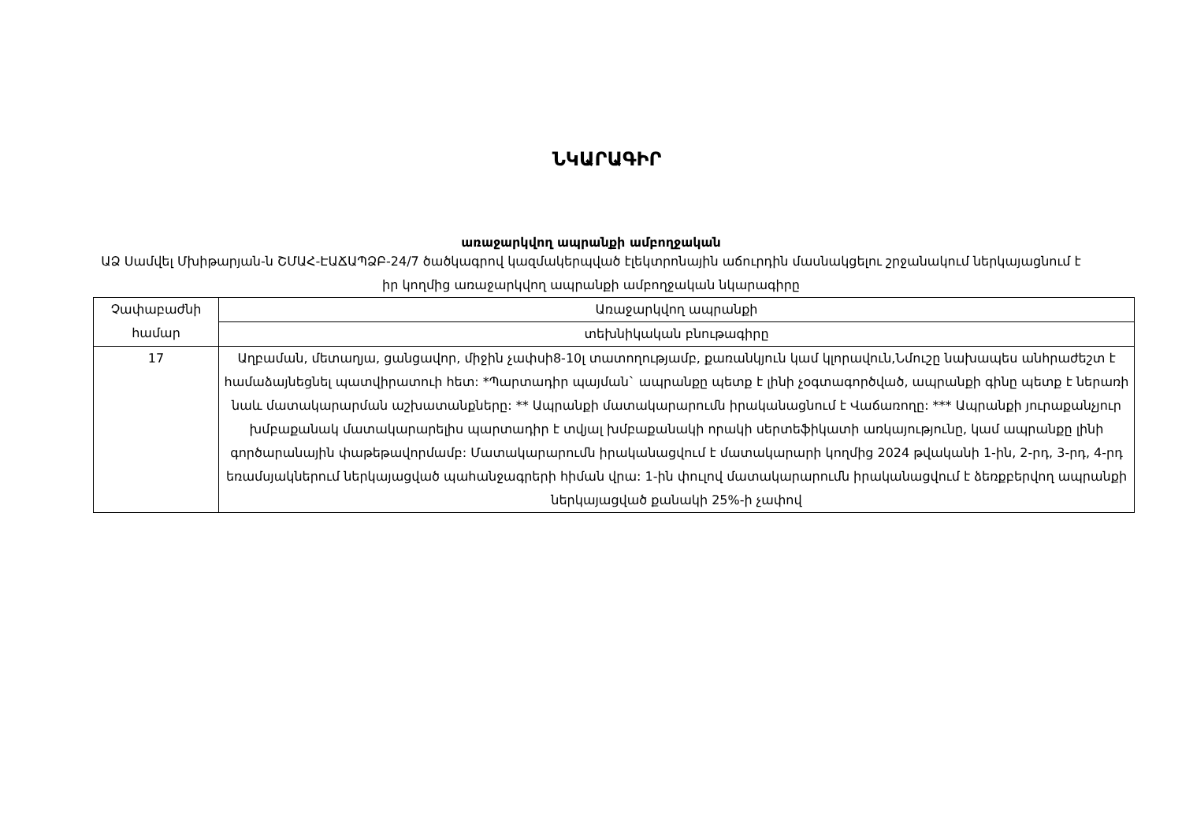ՆԿԱՐԱԳԻՐ
առաջարկվող ապրանքի ամբողջական
ԱՁ Սամվել Մխիթարյան-ն ՇՄԱՀ-ԷԱՃԱՊՁԲ-24/7 ծածկագրով կազմակերպված էլեկտրոնային աճուրդին մասնակցելու շրջանակում ներկայացնում է իր կողմից առաջարկվող ապրանքի ամբողջական նկարագիրը
| Չափաբաժնի համար | Առաջարկվող ապրանքի |
| --- | --- |
| | տեխնիկական բնութագիրը |
| 17 | Աղբաման, մետաղյա, ցանցավոր, միջին չափսի8-10լ տատողությամբ, քառանկյուն կամ կլորավուն,Նմուշը նախապես անհրաժեշտ է համաձայնեցնել պատվիրատուի հետ: *Պարտադիր պայման` ապրանքը պետք է լինի չօգտագործված, ապրանքի գինը պետք է ներառի նաև մատակարարման աշխատանքները: ** Ապրանքի մատակարարումն իրականացնում է Վաճառողը: *** Ապրանքի յուրաքանչյուր խմբաքանակ մատակարարելիս պարտադիր է տվյալ խմբաքանակի որակի սերտեֆիկատի առկայությունը, կամ ապրանքը լինի գործարանային փաթեթավորմամբ: Մատակարարումն իրականացվում է մատակարարի կողմից 2024 թվականի 1-ին, 2-րդ, 3-րդ, 4-րդ եռամսյակներում ներկայացված պահանջագրերի հիման վրա: 1-ին փուլով մատակարարումն իրականացվում է ձեռքբերվող ապրանքի ներկայացված քանակի 25%-ի չափով |